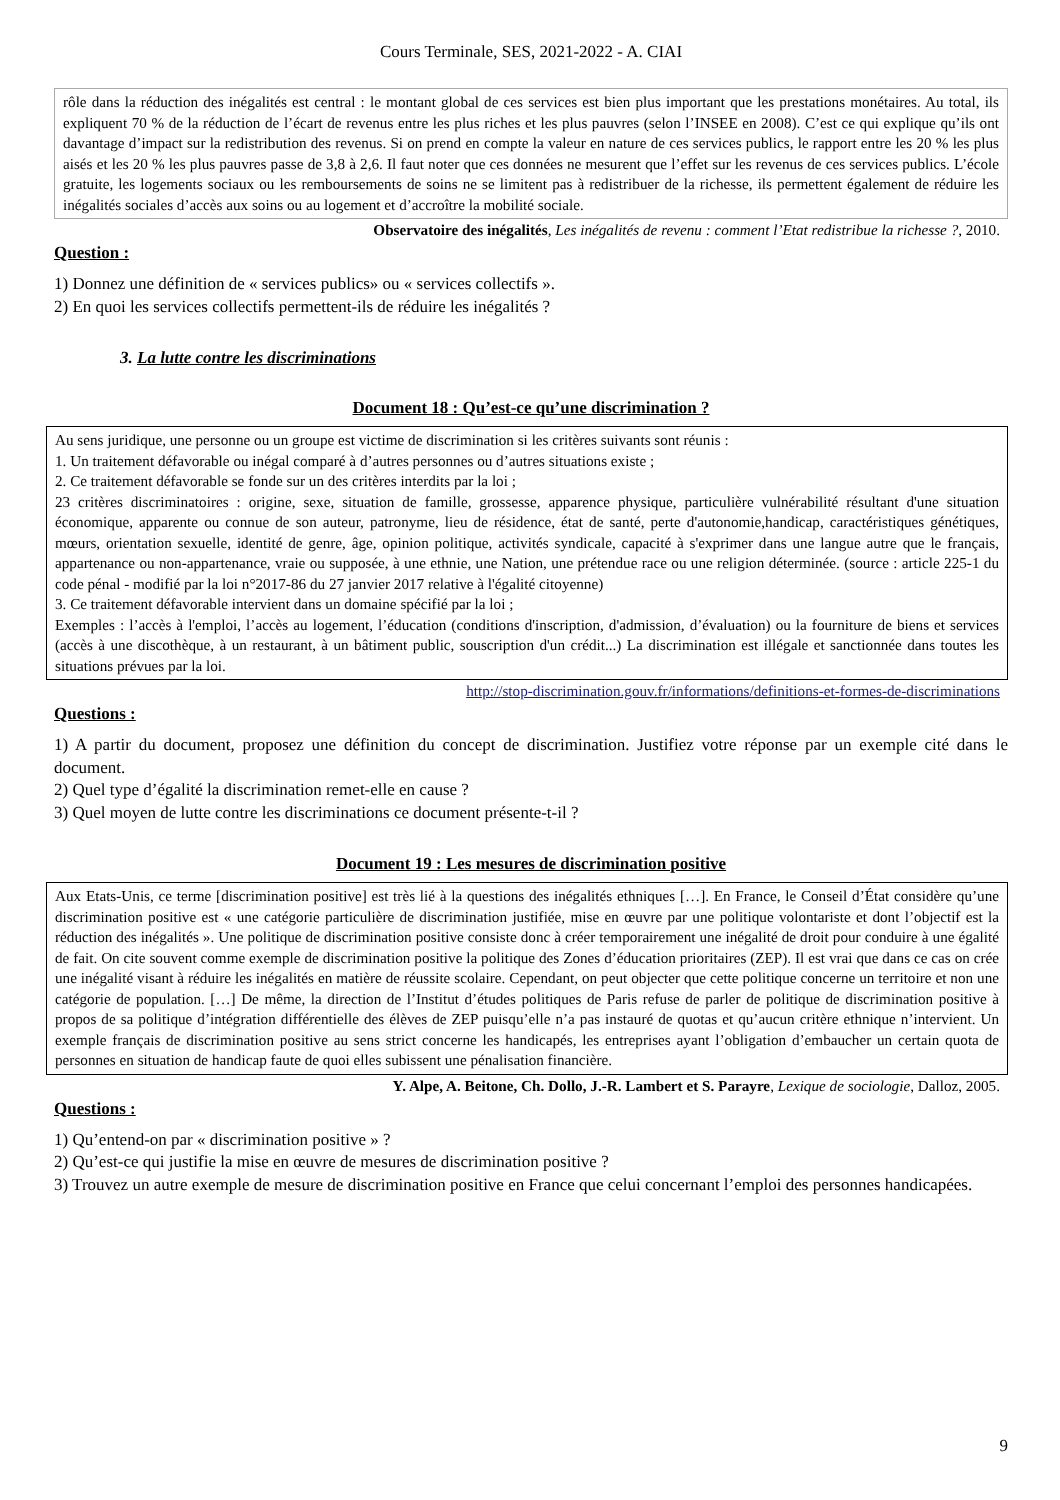Cours Terminale, SES, 2021-2022 - A. CIAI
rôle dans la réduction des inégalités est central : le montant global de ces services est bien plus important que les prestations monétaires. Au total, ils expliquent 70 % de la réduction de l’écart de revenus entre les plus riches et les plus pauvres (selon l’INSEE en 2008). C’est ce qui explique qu’ils ont davantage d’impact sur la redistribution des revenus. Si on prend en compte la valeur en nature de ces services publics, le rapport entre les 20 % les plus aisés et les 20 % les plus pauvres passe de 3,8 à 2,6. Il faut noter que ces données ne mesurent que l’effet sur les revenus de ces services publics. L’école gratuite, les logements sociaux ou les remboursements de soins ne se limitent pas à redistribuer de la richesse, ils permettent également de réduire les inégalités sociales d’accès aux soins ou au logement et d’accroître la mobilité sociale.
Observatoire des inégalités, Les inégalités de revenu : comment l’Etat redistribue la richesse ?, 2010.
Question :
1) Donnez une définition de « services publics» ou « services collectifs ».
2) En quoi les services collectifs permettent-ils de réduire les inégalités ?
3. La lutte contre les discriminations
Document 18 : Qu’est-ce qu’une discrimination ?
Au sens juridique, une personne ou un groupe est victime de discrimination si les critères suivants sont réunis :
1. Un traitement défavorable ou inégal comparé à d’autres personnes ou d’autres situations existe ;
2. Ce traitement défavorable se fonde sur un des critères interdits par la loi ;
23 critères discriminatoires : origine, sexe, situation de famille, grossesse, apparence physique, particulière vulnérabilité résultant d'une situation économique, apparente ou connue de son auteur, patronyme, lieu de résidence, état de santé, perte d'autonomie,handicap, caractéristiques génétiques, mœurs, orientation sexuelle, identité de genre, âge, opinion politique, activités syndicale, capacité à s'exprimer dans une langue autre que le français, appartenance ou non-appartenance, vraie ou supposée, à une ethnie, une Nation, une prétendue race ou une religion déterminée. (source : article 225-1 du code pénal - modifié par la loi n°2017-86 du 27 janvier 2017 relative à l'égalité citoyenne)
3. Ce traitement défavorable intervient dans un domaine spécifié par la loi ;
Exemples : l’accès à l'emploi, l’accès au logement, l’éducation (conditions d'inscription, d'admission, d’évaluation) ou la fourniture de biens et services (accès à une discothèque, à un restaurant, à un bâtiment public, souscription d'un crédit...) La discrimination est illégale et sanctionnée dans toutes les situations prévues par la loi.
http://stop-discrimination.gouv.fr/informations/definitions-et-formes-de-discriminations
Questions :
1) A partir du document, proposez une définition du concept de discrimination. Justifiez votre réponse par un exemple cité dans le document.
2) Quel type d’égalité la discrimination remet-elle en cause ?
3) Quel moyen de lutte contre les discriminations ce document présente-t-il ?
Document 19 : Les mesures de discrimination positive
Aux Etats-Unis, ce terme [discrimination positive] est très lié à la questions des inégalités ethniques […]. En France, le Conseil d’État considère qu’une discrimination positive est « une catégorie particulière de discrimination justifiée, mise en œuvre par une politique volontariste et dont l’objectif est la réduction des inégalités ». Une politique de discrimination positive consiste donc à créer temporairement une inégalité de droit pour conduire à une égalité de fait. On cite souvent comme exemple de discrimination positive la politique des Zones d’éducation prioritaires (ZEP). Il est vrai que dans ce cas on crée une inégalité visant à réduire les inégalités en matière de réussite scolaire. Cependant, on peut objecter que cette politique concerne un territoire et non une catégorie de population. […] De même, la direction de l’Institut d’études politiques de Paris refuse de parler de politique de discrimination positive à propos de sa politique d’intégration différentielle des élèves de ZEP puisqu’elle n’a pas instauré de quotas et qu’aucun critère ethnique n’intervient. Un exemple français de discrimination positive au sens strict concerne les handicapés, les entreprises ayant l’obligation d’embaucher un certain quota de personnes en situation de handicap faute de quoi elles subissent une pénalisation financière.
Y. Alpe, A. Beitone, Ch. Dollo, J.-R. Lambert et S. Parayre, Lexique de sociologie, Dalloz, 2005.
Questions :
1) Qu’entend-on par « discrimination positive » ?
2) Qu’est-ce qui justifie la mise en œuvre de mesures de discrimination positive ?
3) Trouvez un autre exemple de mesure de discrimination positive en France que celui concernant l’emploi des personnes handicapées.
9